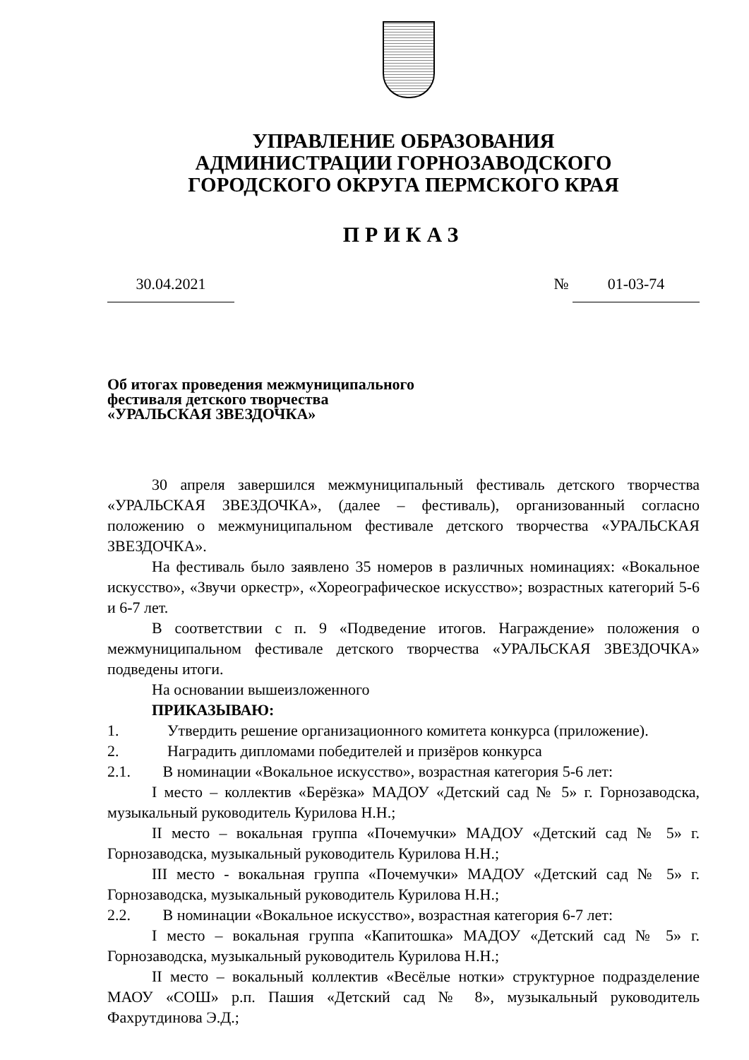УПРАВЛЕНИЕ ОБРАЗОВАНИЯ
АДМИНИСТРАЦИИ ГОРНОЗАВОДСКОГО
ГОРОДСКОГО ОКРУГА ПЕРМСКОГО КРАЯ
ПРИКАЗ
30.04.2021 № 01-03-74
Об итогах проведения межмуниципального
фестиваля детского творчества
«УРАЛЬСКАЯ ЗВЕЗДОЧКА»
30 апреля завершился межмуниципальный фестиваль детского творчества «УРАЛЬСКАЯ ЗВЕЗДОЧКА», (далее – фестиваль), организованный согласно положению о межмуниципальном фестивале детского творчества «УРАЛЬСКАЯ ЗВЕЗДОЧКА».
На фестиваль было заявлено 35 номеров в различных номинациях: «Вокальное искусство», «Звучи оркестр», «Хореографическое искусство»; возрастных категорий 5-6 и 6-7 лет.
В соответствии с п. 9 «Подведение итогов. Награждение» положения о межмуниципальном фестивале детского творчества «УРАЛЬСКАЯ ЗВЕЗДОЧКА» подведены итоги.
На основании вышеизложенного
ПРИКАЗЫВАЮ:
1. Утвердить решение организационного комитета конкурса (приложение).
2. Наградить дипломами победителей и призёров конкурса
2.1. В номинации «Вокальное искусство», возрастная категория 5-6 лет:
I место – коллектив «Берёзка» МАДОУ «Детский сад № 5» г. Горнозаводска, музыкальный руководитель Курилова Н.Н.;
II место – вокальная группа «Почемучки» МАДОУ «Детский сад № 5» г. Горнозаводска, музыкальный руководитель Курилова Н.Н.;
III место - вокальная группа «Почемучки» МАДОУ «Детский сад № 5» г. Горнозаводска, музыкальный руководитель Курилова Н.Н.;
2.2. В номинации «Вокальное искусство», возрастная категория 6-7 лет:
I место – вокальная группа «Капитошка» МАДОУ «Детский сад № 5» г. Горнозаводска, музыкальный руководитель Курилова Н.Н.;
II место – вокальный коллектив «Весёлые нотки» структурное подразделение МАОУ «СОШ» р.п. Пашия «Детский сад № 8», музыкальный руководитель Фахрутдинова Э.Д.;